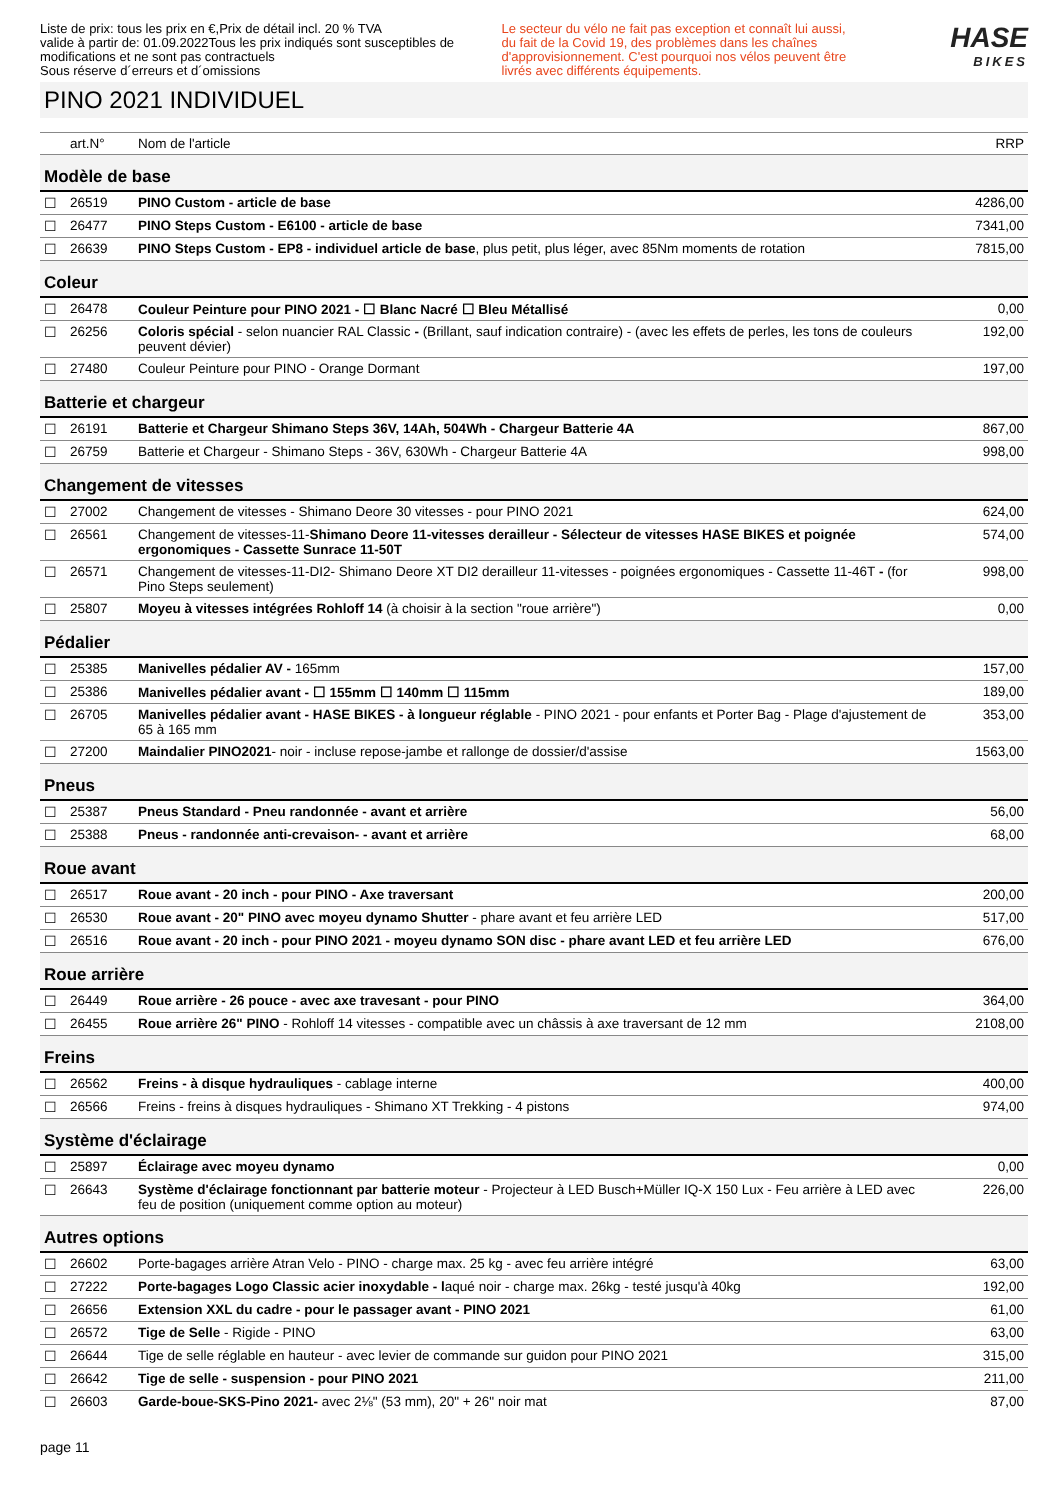Liste de prix: tous les prix en €,Prix de détail incl. 20 % TVA
valide à partir de: 01.09.2022Tous les prix indiqués sont susceptibles de modifications et ne sont pas contractuels
Sous réserve d´erreurs et d´omissions
Le secteur du vélo ne fait pas exception et connaît lui aussi, du fait de la Covid 19, des problèmes dans les chaînes d'approvisionnement. C'est pourquoi nos vélos peuvent être livrés avec différents équipements.
HASE
BIKES
PINO 2021 INDIVIDUEL
| | art.N° | Nom de l'article | RRP |
| --- | --- | --- | --- |
| Modèle de base | | | |
| ☐ | 26519 | PINO Custom - article de base | 4286,00 |
| ☐ | 26477 | PINO Steps Custom - E6100 - article de base | 7341,00 |
| ☐ | 26639 | PINO Steps Custom - EP8 - individuel article de base , plus petit, plus léger, avec 85Nm moments de rotation | 7815,00 |
| Coleur | | | |
| ☐ | 26478 | Couleur Peinture pour PINO 2021 - ☐ Blanc Nacré ☐ Bleu Métallisé | 0,00 |
| ☐ | 26256 | Coloris spécial - selon nuancier RAL Classic - (Brillant, sauf indication contraire) - (avec les effets de perles, les tons de couleurs peuvent dévier) | 192,00 |
| ☐ | 27480 | Couleur Peinture pour PINO - Orange Dormant | 197,00 |
| Batterie et chargeur | | | |
| ☐ | 26191 | Batterie et Chargeur Shimano Steps 36V, 14Ah, 504Wh - Chargeur Batterie 4A | 867,00 |
| ☐ | 26759 | Batterie et Chargeur - Shimano Steps - 36V, 630Wh - Chargeur Batterie 4A | 998,00 |
| Changement de vitesses | | | |
| ☐ | 27002 | Changement de vitesses - Shimano Deore 30 vitesses - pour PINO 2021 | 624,00 |
| ☐ | 26561 | Changement de vitesses-11- Shimano Deore 11-vitesses derailleur - Sélecteur de vitesses HASE BIKES et poignée ergonomiques - Cassette Sunrace 11-50T | 574,00 |
| ☐ | 26571 | Changement de vitesses-11-DI2- Shimano Deore XT DI2 derailleur 11-vitesses - poignées ergonomiques - Cassette 11-46T - (for Pino Steps seulement) | 998,00 |
| ☐ | 25807 | Moyeu à vitesses intégrées Rohloff 14 (à choisir à la section "roue arrière") | 0,00 |
| Pédalier | | | |
| ☐ | 25385 | Manivelles pédalier AV - 165mm | 157,00 |
| ☐ | 25386 | Manivelles pédalier avant - ☐ 155mm ☐ 140mm ☐ 115mm | 189,00 |
| ☐ | 26705 | Manivelles pédalier avant - HASE BIKES - à longueur réglable - PINO 2021 - pour enfants et Porter Bag - Plage d'ajustement de 65 à 165 mm | 353,00 |
| ☐ | 27200 | Maindalier PINO2021 - noir - incluse repose-jambe et rallonge de dossier/d'assise | 1563,00 |
| Pneus | | | |
| ☐ | 25387 | Pneus Standard - Pneu randonnée - avant et arrière | 56,00 |
| ☐ | 25388 | Pneus - randonnée anti-crevaison- - avant et arrière | 68,00 |
| Roue avant | | | |
| ☐ | 26517 | Roue avant - 20 inch - pour PINO - Axe traversant | 200,00 |
| ☐ | 26530 | Roue avant - 20" PINO avec moyeu dynamo Shutter - phare avant et feu arrière LED | 517,00 |
| ☐ | 26516 | Roue avant - 20 inch - pour PINO 2021 - moyeu dynamo SON disc - phare avant LED et feu arrière LED | 676,00 |
| Roue arrière | | | |
| ☐ | 26449 | Roue arrière - 26 pouce - avec axe travesant - pour PINO | 364,00 |
| ☐ | 26455 | Roue arrière 26" PINO - Rohloff 14 vitesses - compatible avec un châssis à axe traversant de 12 mm | 2108,00 |
| Freins | | | |
| ☐ | 26562 | Freins - à disque hydrauliques - cablage interne | 400,00 |
| ☐ | 26566 | Freins - freins à disques hydrauliques - Shimano XT Trekking - 4 pistons | 974,00 |
| Système d'éclairage | | | |
| ☐ | 25897 | Éclairage avec moyeu dynamo | 0,00 |
| ☐ | 26643 | Système d'éclairage fonctionnant par batterie moteur - Projecteur à LED Busch+Müller IQ-X 150 Lux - Feu arrière à LED avec feu de position (uniquement comme option au moteur) | 226,00 |
| Autres options | | | |
| ☐ | 26602 | Porte-bagages arrière Atran Velo - PINO - charge max. 25 kg - avec feu arrière intégré | 63,00 |
| ☐ | 27222 | Porte-bagages Logo Classic acier inoxydable - l aqué noir - charge max. 26kg - testé jusqu'à 40kg | 192,00 |
| ☐ | 26656 | Extension XXL du cadre - pour le passager avant - PINO 2021 | 61,00 |
| ☐ | 26572 | Tige de Selle - Rigide - PINO | 63,00 |
| ☐ | 26644 | Tige de selle réglable en hauteur - avec levier de commande sur guidon pour PINO 2021 | 315,00 |
| ☐ | 26642 | Tige de selle - suspension - pour PINO 2021 | 211,00 |
| ☐ | 26603 | Garde-boue-SKS-Pino 2021- avec 2⅛" (53 mm), 20" + 26" noir mat | 87,00 |
page 11